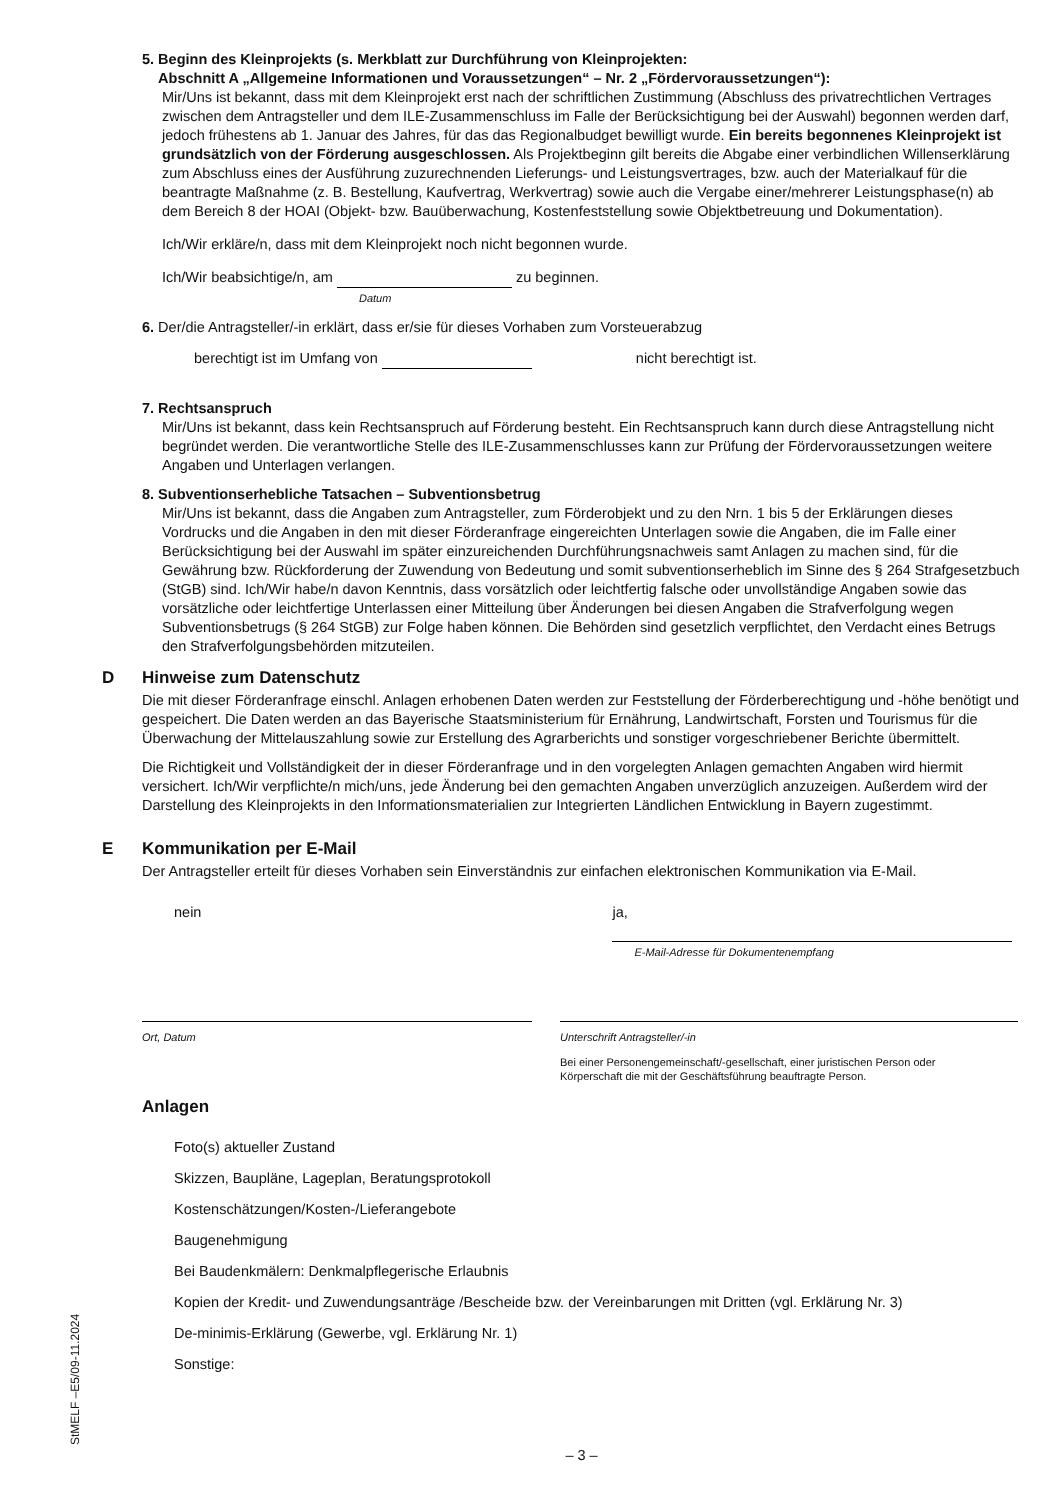5. Beginn des Kleinprojekts (s. Merkblatt zur Durchführung von Kleinprojekten:
Abschnitt A „Allgemeine Informationen und Voraussetzungen“ – Nr. 2 „Fördervoraussetzungen“):
Mir/Uns ist bekannt, dass mit dem Kleinprojekt erst nach der schriftlichen Zustimmung (Abschluss des privatrechtlichen Vertrages zwischen dem Antragsteller und dem ILE-Zusammenschluss im Falle der Berücksichtigung bei der Auswahl) begonnen werden darf, jedoch frühestens ab 1. Januar des Jahres, für das das Regionalbudget bewilligt wurde. Ein bereits begonnenes Kleinprojekt ist grundsätzlich von der Förderung ausgeschlossen. Als Projektbeginn gilt bereits die Abgabe einer verbindlichen Willenserklärung zum Abschluss eines der Ausführung zuzurechnenden Lieferungs- und Leistungsvertrages, bzw. auch der Materialkauf für die beantragte Maßnahme (z. B. Bestellung, Kaufvertrag, Werkvertrag) sowie auch die Vergabe einer/mehrerer Leistungsphase(n) ab dem Bereich 8 der HOAI (Objekt- bzw. Bauüberwachung, Kostenfeststellung sowie Objektbetreuung und Dokumentation).
Ich/Wir erkläre/n, dass mit dem Kleinprojekt noch nicht begonnen wurde.
Ich/Wir beabsichtige/n, am zu beginnen.
Datum
6. Der/die Antragsteller/-in erklärt, dass er/sie für dieses Vorhaben zum Vorsteuerabzug
berechtigt ist im Umfang von nicht berechtigt ist.
7. Rechtsanspruch
Mir/Uns ist bekannt, dass kein Rechtsanspruch auf Förderung besteht. Ein Rechtsanspruch kann durch diese Antragstellung nicht begründet werden. Die verantwortliche Stelle des ILE-Zusammenschlusses kann zur Prüfung der Fördervoraussetzungen weitere Angaben und Unterlagen verlangen.
8. Subventionserhebliche Tatsachen – Subventionsbetrug
Mir/Uns ist bekannt, dass die Angaben zum Antragsteller, zum Förderobjekt und zu den Nrn. 1 bis 5 der Erklärungen dieses Vordrucks und die Angaben in den mit dieser Förderanfrage eingereichten Unterlagen sowie die Angaben, die im Falle einer Berücksichtigung bei der Auswahl im später einzureichenden Durchführungsnachweis samt Anlagen zu machen sind, für die Gewährung bzw. Rückforderung der Zuwendung von Bedeutung und somit subventionserheblich im Sinne des § 264 Strafgesetzbuch (StGB) sind. Ich/Wir habe/n davon Kenntnis, dass vorsätzlich oder leichtfertig falsche oder unvollständige Angaben sowie das vorsätzliche oder leichtfertige Unterlassen einer Mitteilung über Änderungen bei diesen Angaben die Strafverfolgung wegen Subventionsbetrugs (§ 264 StGB) zur Folge haben können. Die Behörden sind gesetzlich verpflichtet, den Verdacht eines Betrugs den Strafverfolgungsbehörden mitzuteilen.
D Hinweise zum Datenschutz
Die mit dieser Förderanfrage einschl. Anlagen erhobenen Daten werden zur Feststellung der Förderberechtigung und -höhe benötigt und gespeichert. Die Daten werden an das Bayerische Staatsministerium für Ernährung, Landwirtschaft, Forsten und Tourismus für die Überwachung der Mittelauszahlung sowie zur Erstellung des Agrarberichts und sonstiger vorgeschriebener Berichte übermittelt.
Die Richtigkeit und Vollständigkeit der in dieser Förderanfrage und in den vorgelegten Anlagen gemachten Angaben wird hiermit versichert. Ich/Wir verpflichte/n mich/uns, jede Änderung bei den gemachten Angaben unverzüglich anzuzeigen. Außerdem wird der Darstellung des Kleinprojekts in den Informationsmaterialien zur Integrierten Ländlichen Entwicklung in Bayern zugestimmt.
E Kommunikation per E-Mail
Der Antragsteller erteilt für dieses Vorhaben sein Einverständnis zur einfachen elektronischen Kommunikation via E-Mail.
nein ja,
E-Mail-Adresse für Dokumentenempfang
Ort, Datum Unterschrift Antragsteller/-in
Bei einer Personengemeinschaft/-gesellschaft, einer juristischen Person oder
Körperschaft die mit der Geschäftsführung beauftragte Person.
Anlagen
Foto(s) aktueller Zustand
Skizzen, Baupläne, Lageplan, Beratungsprotokoll
Kostenschätzungen/Kosten-/Lieferangebote
Baugenehmigung
Bei Baudenkmälern: Denkmalpflegerische Erlaubnis
Kopien der Kredit- und Zuwendungsanträge /Bescheide bzw. der Vereinbarungen mit Dritten (vgl. Erklärung Nr. 3)
De-minimis-Erklärung (Gewerbe, vgl. Erklärung Nr. 1)
Sonstige:
– 3 –
StMELF –E5/09-11.2024